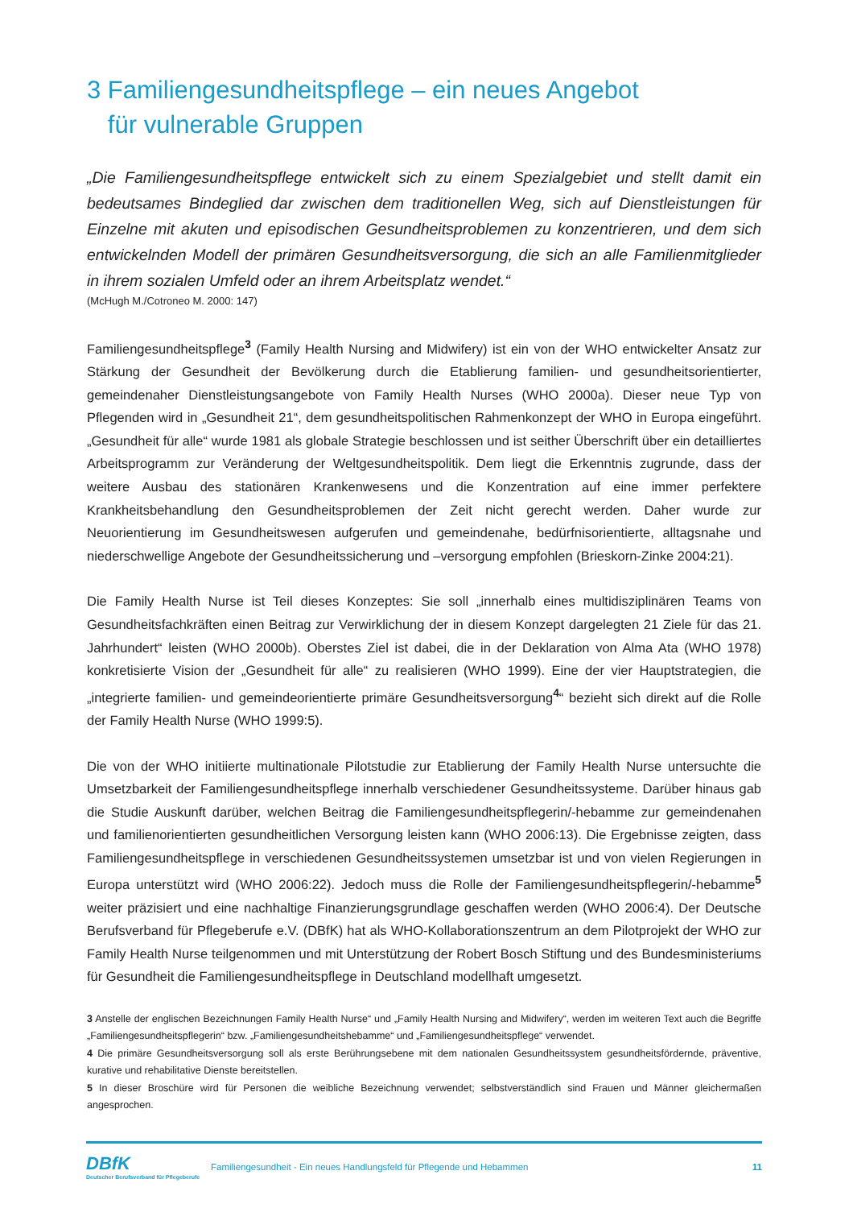3 Familiengesundheitspflege – ein neues Angebot
für vulnerable Gruppen
„Die Familiengesundheitspflege entwickelt sich zu einem Spezialgebiet und stellt damit ein bedeutsames Bindeglied dar zwischen dem traditionellen Weg, sich auf Dienstleistungen für Einzelne mit akuten und episodischen Gesundheitsproblemen zu konzentrieren, und dem sich entwickelnden Modell der primären Gesundheitsversorgung, die sich an alle Familienmitglieder in ihrem sozialen Umfeld oder an ihrem Arbeitsplatz wendet.“
(McHugh M./Cotroneo M. 2000: 147)
Familiengesundheitspflege<sup>3</sup> (Family Health Nursing and Midwifery) ist ein von der WHO entwickelter Ansatz zur Stärkung der Gesundheit der Bevölkerung durch die Etablierung familien- und gesundheitsorientierter, gemeindenaher Dienstleistungsangebote von Family Health Nurses (WHO 2000a). Dieser neue Typ von Pflegenden wird in „Gesundheit 21“, dem gesundheitspolitischen Rahmenkonzept der WHO in Europa eingeführt. „Gesundheit für alle“ wurde 1981 als globale Strategie beschlossen und ist seither Überschrift über ein detailliertes Arbeitsprogramm zur Veränderung der Weltgesundheitspolitik. Dem liegt die Erkenntnis zugrunde, dass der weitere Ausbau des stationären Krankenwesens und die Konzentration auf eine immer perfektere Krankheitsbehandlung den Gesundheitsproblemen der Zeit nicht gerecht werden. Daher wurde zur Neuorientierung im Gesundheitswesen aufgerufen und gemeindenahe, bedürfnisorientierte, alltagsnahe und niederschwellige Angebote der Gesundheitssicherung und –versorgung empfohlen (Brieskorn-Zinke 2004:21).
Die Family Health Nurse ist Teil dieses Konzeptes: Sie soll „innerhalb eines multidisziplinären Teams von Gesundheitsfachkräften einen Beitrag zur Verwirklichung der in diesem Konzept dargelegten 21 Ziele für das 21. Jahrhundert“ leisten (WHO 2000b). Oberstes Ziel ist dabei, die in der Deklaration von Alma Ata (WHO 1978) konkretisierte Vision der „Gesundheit für alle“ zu realisieren (WHO 1999). Eine der vier Hauptstrategien, die „integrierte familien- und gemeindeorientierte primäre Gesundheitsversorgung<sup>4</sup>“ bezieht sich direkt auf die Rolle der Family Health Nurse (WHO 1999:5).
Die von der WHO initiierte multinationale Pilotstudie zur Etablierung der Family Health Nurse untersuchte die Umsetzbarkeit der Familiengesundheitspflege innerhalb verschiedener Gesundheitssysteme. Darüber hinaus gab die Studie Auskunft darüber, welchen Beitrag die Familiengesundheitspflegerin/-hebamme zur gemeindenahen und familienorientierten gesundheitlichen Versorgung leisten kann (WHO 2006:13). Die Ergebnisse zeigten, dass Familiengesundheitspflege in verschiedenen Gesundheitssystemen umsetzbar ist und von vielen Regierungen in Europa unterstützt wird (WHO 2006:22). Jedoch muss die Rolle der Familiengesundheitspflegerin/-hebamme<sup>5</sup> weiter präzisiert und eine nachhaltige Finanzierungsgrundlage geschaffen werden (WHO 2006:4). Der Deutsche Berufsverband für Pflegeberufe e.V. (DBfK) hat als WHO-Kollaborationszentrum an dem Pilotprojekt der WHO zur Family Health Nurse teilgenommen und mit Unterstützung der Robert Bosch Stiftung und des Bundesministeriums für Gesundheit die Familiengesundheitspflege in Deutschland modellhaft umgesetzt.
3 Anstelle der englischen Bezeichnungen Family Health Nurse“ und „Family Health Nursing and Midwifery“, werden im weiteren Text auch die Begriffe „Familiengesundheitspflegerin“ bzw. „Familiengesundheitshebamme“ und „Familiengesundheitspflege“ verwendet.
4 Die primäre Gesundheitsversorgung soll als erste Berührungsebene mit dem nationalen Gesundheitssystem gesundheitsfördernde, präventive, kurative und rehabilitative Dienste bereitstellen.
5 In dieser Broschüre wird für Personen die weibliche Bezeichnung verwendet; selbstverständlich sind Frauen und Männer gleichermaßen angesprochen.
DBfK
Deutscher Berufsverband für Pflegeberufe
Familiengesundheit - Ein neues Handlungsfeld für Pflegende und Hebammen
11